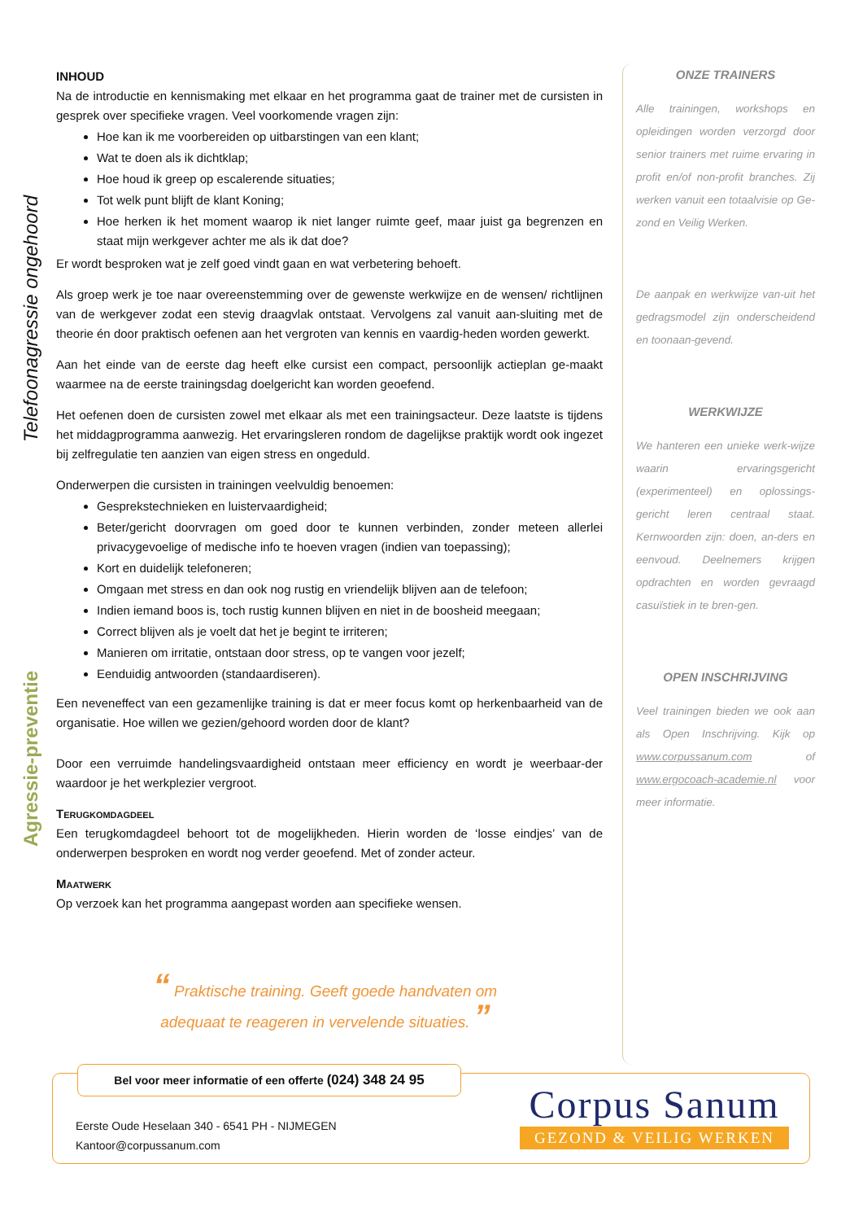Telefoonagressie ongehoord
Agressie-preventie
INHOUD
Na de introductie en kennismaking met elkaar en het programma gaat de trainer met de cursisten in gesprek over specifieke vragen. Veel voorkomende vragen zijn:
Hoe kan ik me voorbereiden op uitbarstingen van een klant;
Wat te doen als ik dichtklap;
Hoe houd ik greep op escalerende situaties;
Tot welk punt blijft de klant Koning;
Hoe herken ik het moment waarop ik niet langer ruimte geef, maar juist ga begrenzen en staat mijn werkgever achter me als ik dat doe?
Er wordt besproken wat je zelf goed vindt gaan en wat verbetering behoeft.
Als groep werk je toe naar overeenstemming over de gewenste werkwijze en de wensen/ richtlijnen van de werkgever zodat een stevig draagvlak ontstaat. Vervolgens zal vanuit aan-sluiting met de theorie én door praktisch oefenen aan het vergroten van kennis en vaardig-heden worden gewerkt.
Aan het einde van de eerste dag heeft elke cursist een compact, persoonlijk actieplan ge-maakt waarmee na de eerste trainingsdag doelgericht kan worden geoefend.
Het oefenen doen de cursisten zowel met elkaar als met een trainingsacteur. Deze laatste is tijdens het middagprogramma aanwezig. Het ervaringsleren rondom de dagelijkse praktijk wordt ook ingezet bij zelfregulatie ten aanzien van eigen stress en ongeduld.
Onderwerpen die cursisten in trainingen veelvuldig benoemen:
Gesprekstechnieken en luistervaardigheid;
Beter/gericht doorvragen om goed door te kunnen verbinden, zonder meteen allerlei privacygevoelige of medische info te hoeven vragen (indien van toepassing);
Kort en duidelijk telefoneren;
Omgaan met stress en dan ook nog rustig en vriendelijk blijven aan de telefoon;
Indien iemand boos is, toch rustig kunnen blijven en niet in de boosheid meegaan;
Correct blijven als je voelt dat het je begint te irriteren;
Manieren om irritatie, ontstaan door stress, op te vangen voor jezelf;
Eenduidig antwoorden (standaardiseren).
Een neveneffect van een gezamenlijke training is dat er meer focus komt op herkenbaarheid van de organisatie. Hoe willen we gezien/gehoord worden door de klant?
Door een verruimde handelingsvaardigheid ontstaan meer efficiency en wordt je weerbaar-der waardoor je het werkplezier vergroot.
Terugkomdagdeel
Een terugkomdagdeel behoort tot de mogelijkheden. Hierin worden de ‘losse eindjes’ van de onderwerpen besproken en wordt nog verder geoefend. Met of zonder acteur.
Maatwerk
Op verzoek kan het programma aangepast worden aan specifieke wensen.
ONZE TRAINERS
Alle trainingen, workshops en opleidingen worden verzorgd door senior trainers met ruime ervaring in profit en/of non-profit branches. Zij werken vanuit een totaalvisie op Ge-zond en Veilig Werken.
De aanpak en werkwijze van-uit het gedragsmodel zijn onderscheidend en toonaan-gevend.
WERKWIJZE
We hanteren een unieke werk-wijze waarin ervaringsgericht (experimenteel) en oplossings-gericht leren centraal staat. Kernwoorden zijn: doen, an-ders en eenvoud. Deelnemers krijgen opdrachten en worden gevraagd casuïstiek in te bren-gen.
OPEN INSCHRIJVING
Veel trainingen bieden we ook aan als Open Inschrijving. Kijk op www.corpussanum.com of www.ergocoach-academie.nl voor meer informatie.
“ Praktische training. Geeft goede handvaten om
adequaat te reageren in vervelende situaties. ”
Bel voor meer informatie of een offerte (024) 348 24 95
Eerste Oude Heselaan 340 - 6541 PH - NIJMEGEN
Kantoor@corpussanum.com
Corpus Sanum
GEZOND & VEILIG WERKEN